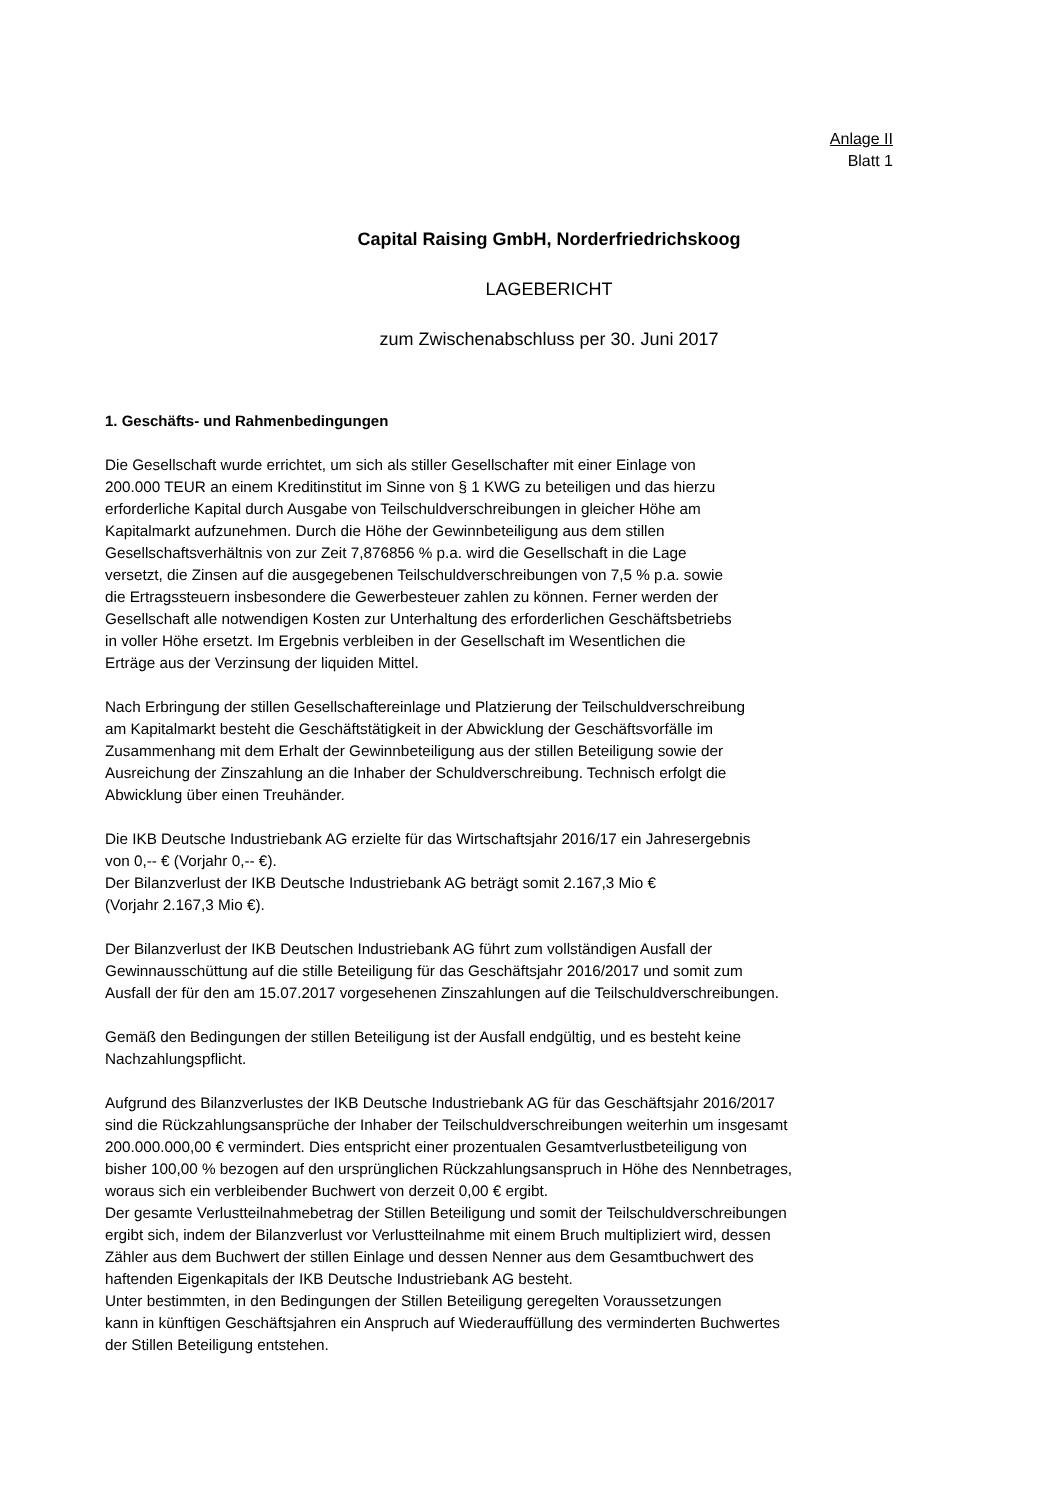Anlage II
Blatt 1
Capital Raising GmbH, Norderfriedrichskoog
LAGEBERICHT
zum Zwischenabschluss per 30. Juni 2017
1. Geschäfts- und Rahmenbedingungen
Die Gesellschaft wurde errichtet, um sich als stiller Gesellschafter mit einer Einlage von
200.000 TEUR an einem Kreditinstitut im Sinne von § 1 KWG zu beteiligen und das hierzu
erforderliche Kapital durch Ausgabe von Teilschuldverschreibungen in gleicher Höhe am
Kapitalmarkt aufzunehmen. Durch die Höhe der Gewinnbeteiligung aus dem stillen
Gesellschaftsverhältnis von zur Zeit 7,876856 % p.a. wird die Gesellschaft in die Lage
versetzt, die Zinsen auf die ausgegebenen Teilschuldverschreibungen von 7,5 % p.a. sowie
die Ertragssteuern insbesondere die Gewerbesteuer zahlen zu können. Ferner werden der
Gesellschaft alle notwendigen Kosten zur Unterhaltung des erforderlichen Geschäftsbetriebs
in voller Höhe ersetzt. Im Ergebnis verbleiben in der Gesellschaft im Wesentlichen die
Erträge aus der Verzinsung der liquiden Mittel.
Nach Erbringung der stillen Gesellschaftereinlage und Platzierung der Teilschuldverschreibung
am Kapitalmarkt besteht die Geschäftstätigkeit in der Abwicklung der Geschäftsvorfälle im
Zusammenhang mit dem Erhalt der Gewinnbeteiligung aus der stillen Beteiligung sowie der
Ausreichung der Zinszahlung an die Inhaber der Schuldverschreibung. Technisch erfolgt die
Abwicklung über einen Treuhänder.
Die IKB Deutsche Industriebank AG erzielte für das Wirtschaftsjahr 2016/17 ein Jahresergebnis
von 0,-- € (Vorjahr 0,-- €).
Der Bilanzverlust der IKB Deutsche Industriebank AG beträgt somit 2.167,3 Mio €
(Vorjahr 2.167,3 Mio €).
Der Bilanzverlust der IKB Deutschen Industriebank AG führt zum vollständigen Ausfall der
Gewinnausschüttung auf die stille Beteiligung für das Geschäftsjahr 2016/2017 und somit zum
Ausfall der für den am 15.07.2017 vorgesehenen Zinszahlungen auf die Teilschuldverschreibungen.
Gemäß den Bedingungen der stillen Beteiligung ist der Ausfall endgültig, und es besteht keine
Nachzahlungspflicht.
Aufgrund des Bilanzverlustes der IKB Deutsche Industriebank AG für das Geschäftsjahr 2016/2017
sind die Rückzahlungsansprüche der Inhaber der Teilschuldverschreibungen weiterhin um insgesamt
200.000.000,00 € vermindert. Dies entspricht einer prozentualen Gesamtverlustbeteiligung von
bisher 100,00 % bezogen auf den ursprünglichen Rückzahlungsanspruch in Höhe des Nennbetrages,
woraus sich ein verbleibender Buchwert von derzeit 0,00 € ergibt.
Der gesamte Verlustteilnahmebetrag der Stillen Beteiligung und somit der Teilschuldverschreibungen
ergibt sich, indem der Bilanzverlust vor Verlustteilnahme mit einem Bruch multipliziert wird, dessen
Zähler aus dem Buchwert der stillen Einlage und dessen Nenner aus dem Gesamtbuchwert des
haftenden Eigenkapitals der IKB Deutsche Industriebank AG besteht.
Unter bestimmten, in den Bedingungen der Stillen Beteiligung geregelten Voraussetzungen
kann in künftigen Geschäftsjahren ein Anspruch auf Wiederauffüllung des verminderten Buchwertes
der Stillen Beteiligung entstehen.